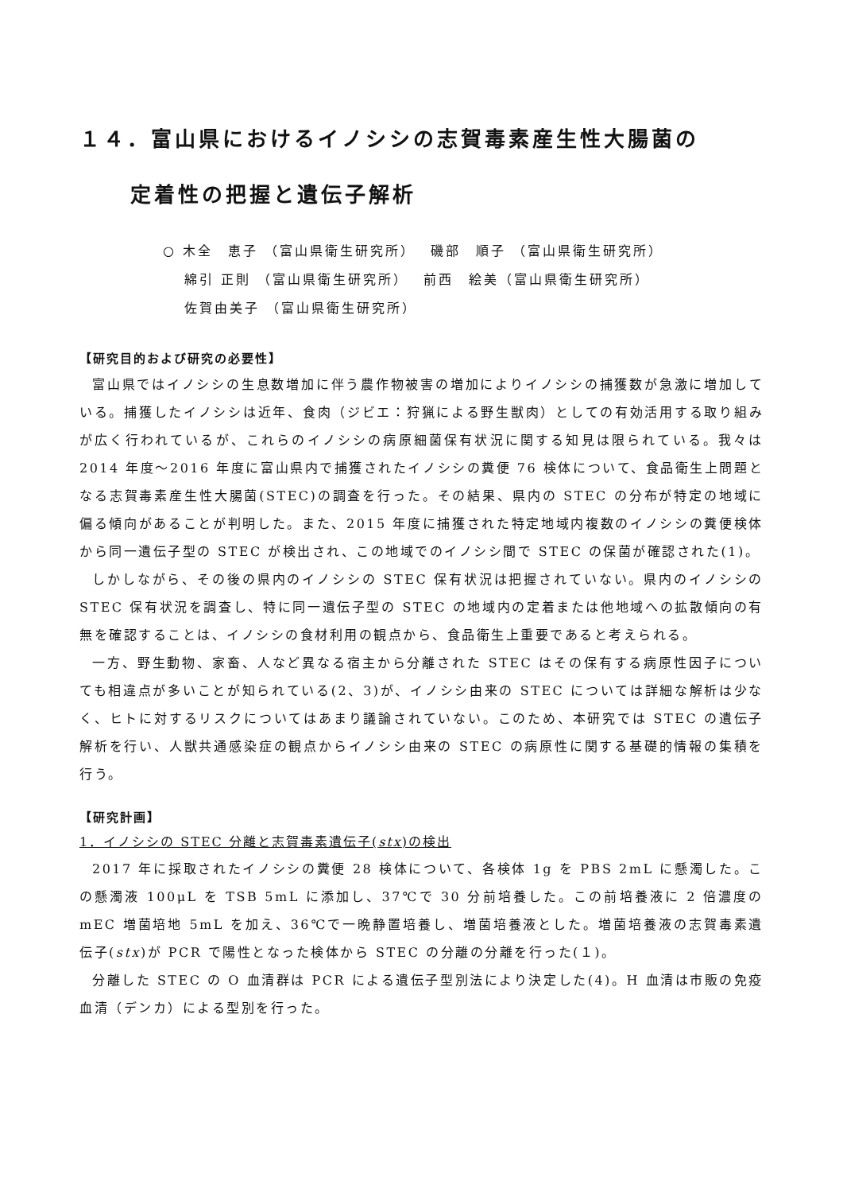１４．富山県におけるイノシシの志賀毒素産生性大腸菌の
定着性の把握と遺伝子解析
○ 木全　恵子 （富山県衛生研究所）　 磯部　順子 （富山県衛生研究所）
　 綿引 正則 （富山県衛生研究所）　 前西　絵美（富山県衛生研究所）
　 佐賀由美子 （富山県衛生研究所）
【研究目的および研究の必要性】
富山県ではイノシシの生息数増加に伴う農作物被害の増加によりイノシシの捕獲数が急激に増加している。捕獲したイノシシは近年、食肉（ジビエ：狩猟による野生獣肉）としての有効活用する取り組みが広く行われているが、これらのイノシシの病原細菌保有状況に関する知見は限られている。我々は 2014 年度～2016 年度に富山県内で捕獲されたイノシシの糞便 76 検体について、食品衛生上問題となる志賀毒素産生性大腸菌(STEC)の調査を行った。その結果、県内の STEC の分布が特定の地域に偏る傾向があることが判明した。また、2015 年度に捕獲された特定地域内複数のイノシシの糞便検体から同一遺伝子型の STEC が検出され、この地域でのイノシシ間で STEC の保菌が確認された(1)。
しかしながら、その後の県内のイノシシの STEC 保有状況は把握されていない。県内のイノシシの STEC 保有状況を調査し、特に同一遺伝子型の STEC の地域内の定着または他地域への拡散傾向の有無を確認することは、イノシシの食材利用の観点から、食品衛生上重要であると考えられる。
一方、野生動物、家畜、人など異なる宿主から分離された STEC はその保有する病原性因子についても相違点が多いことが知られている(2、3)が、イノシシ由来の STEC については詳細な解析は少なく、ヒトに対するリスクについてはあまり議論されていない。このため、本研究では STEC の遺伝子解析を行い、人獣共通感染症の観点からイノシシ由来の STEC の病原性に関する基礎的情報の集積を行う。
【研究計画】
1．イノシシの STEC 分離と志賀毒素遺伝子(stx)の検出
2017 年に採取されたイノシシの糞便 28 検体について、各検体 1g を PBS 2mL に懸濁した。この懸濁液 100μL を TSB 5mL に添加し、37℃で 30 分前培養した。この前培養液に 2 倍濃度のmEC 増菌培地 5mL を加え、36℃で一晩静置培養し、増菌培養液とした。増菌培養液の志賀毒素遺伝子(stx)が PCR で陽性となった検体から STEC の分離の分離を行った(１)。
分離した STEC の O 血清群は PCR による遺伝子型別法により決定した(4)。H 血清は市販の免疫血清（デンカ）による型別を行った。